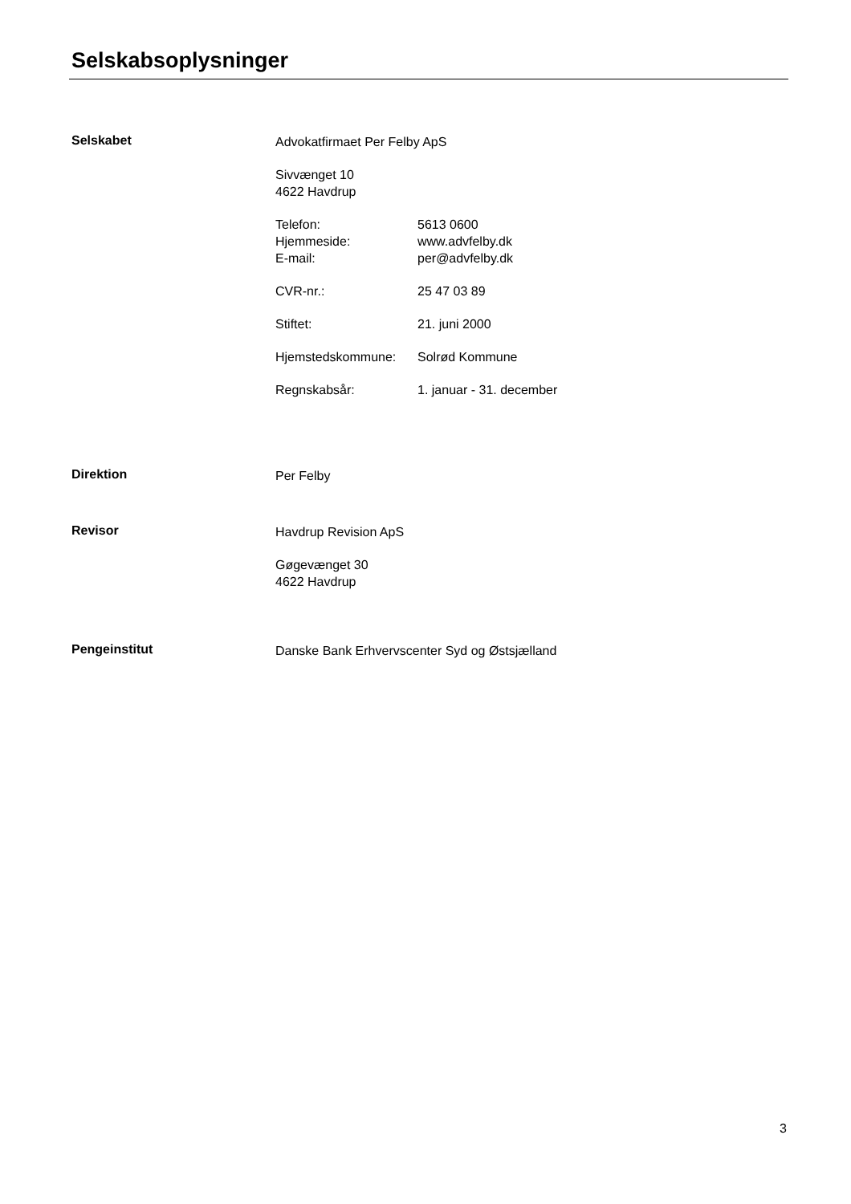Selskabsoplysninger
Selskabet
Advokatfirmaet Per Felby ApS
Sivvænget 10
4622 Havdrup
Telefon: 5613 0600 Hjemmeside: www.advfelby.dk E-mail: per@advfelby.dk
CVR-nr.: 25 47 03 89
Stiftet: 21. juni 2000
Hjemstedskommune: Solrød Kommune
Regnskabsår: 1. januar - 31. december
Direktion
Per Felby
Revisor
Havdrup Revision ApS
Gøgevænget 30
4622 Havdrup
Pengeinstitut
Danske Bank Erhvervscenter Syd og Østsjælland
3